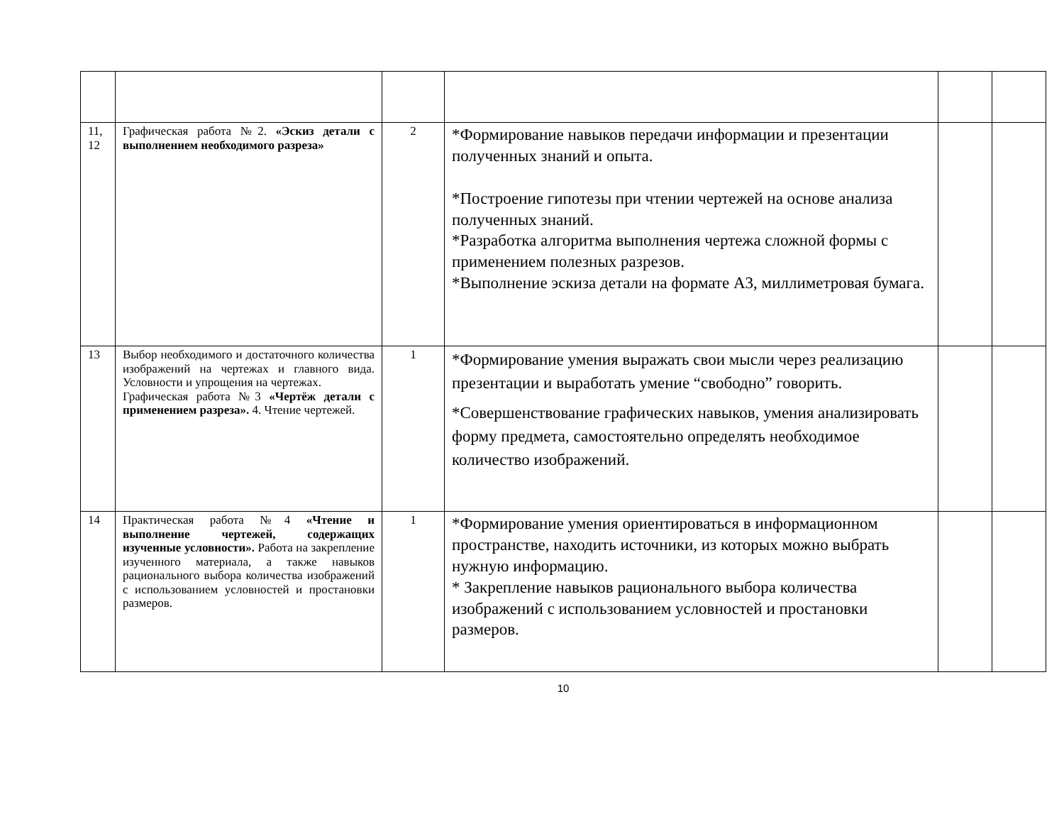| 11, 12 | Графическая работа №2. «Эскиз детали с выполнением необходимого разреза» | 2 | *Формирование навыков передачи информации и презентации полученных знаний и опыта. *Построение гипотезы при чтении чертежей на основе анализа полученных знаний. *Разработка алгоритма выполнения чертежа сложной формы с применением полезных разрезов. *Выполнение эскиза детали на формате А3, миллиметровая бумага. | | |
| 13 | Выбор необходимого и достаточного количества изображений на чертежах и главного вида. Условности и упрощения на чертежах. Графическая работа №3 «Чертёж детали с применением разреза». 4. Чтение чертежей. | 1 | *Формирование умения выражать свои мысли через реализацию презентации и выработать умение “свободно” говорить. *Совершенствование графических навыков, умения анализировать форму предмета, самостоятельно определять необходимое количество изображений. | | |
| 14 | Практическая работа №4 «Чтение и выполнение чертежей, содержащих изученные условности». Работа на закрепление изученного материала, а также навыков рационального выбора количества изображений с использованием условностей и простановки размеров. | 1 | *Формирование умения ориентироваться в информационном пространстве, находить источники, из которых можно выбрать нужную информацию. * Закрепление навыков рационального выбора количества изображений с использованием условностей и простановки размеров. | | |
10